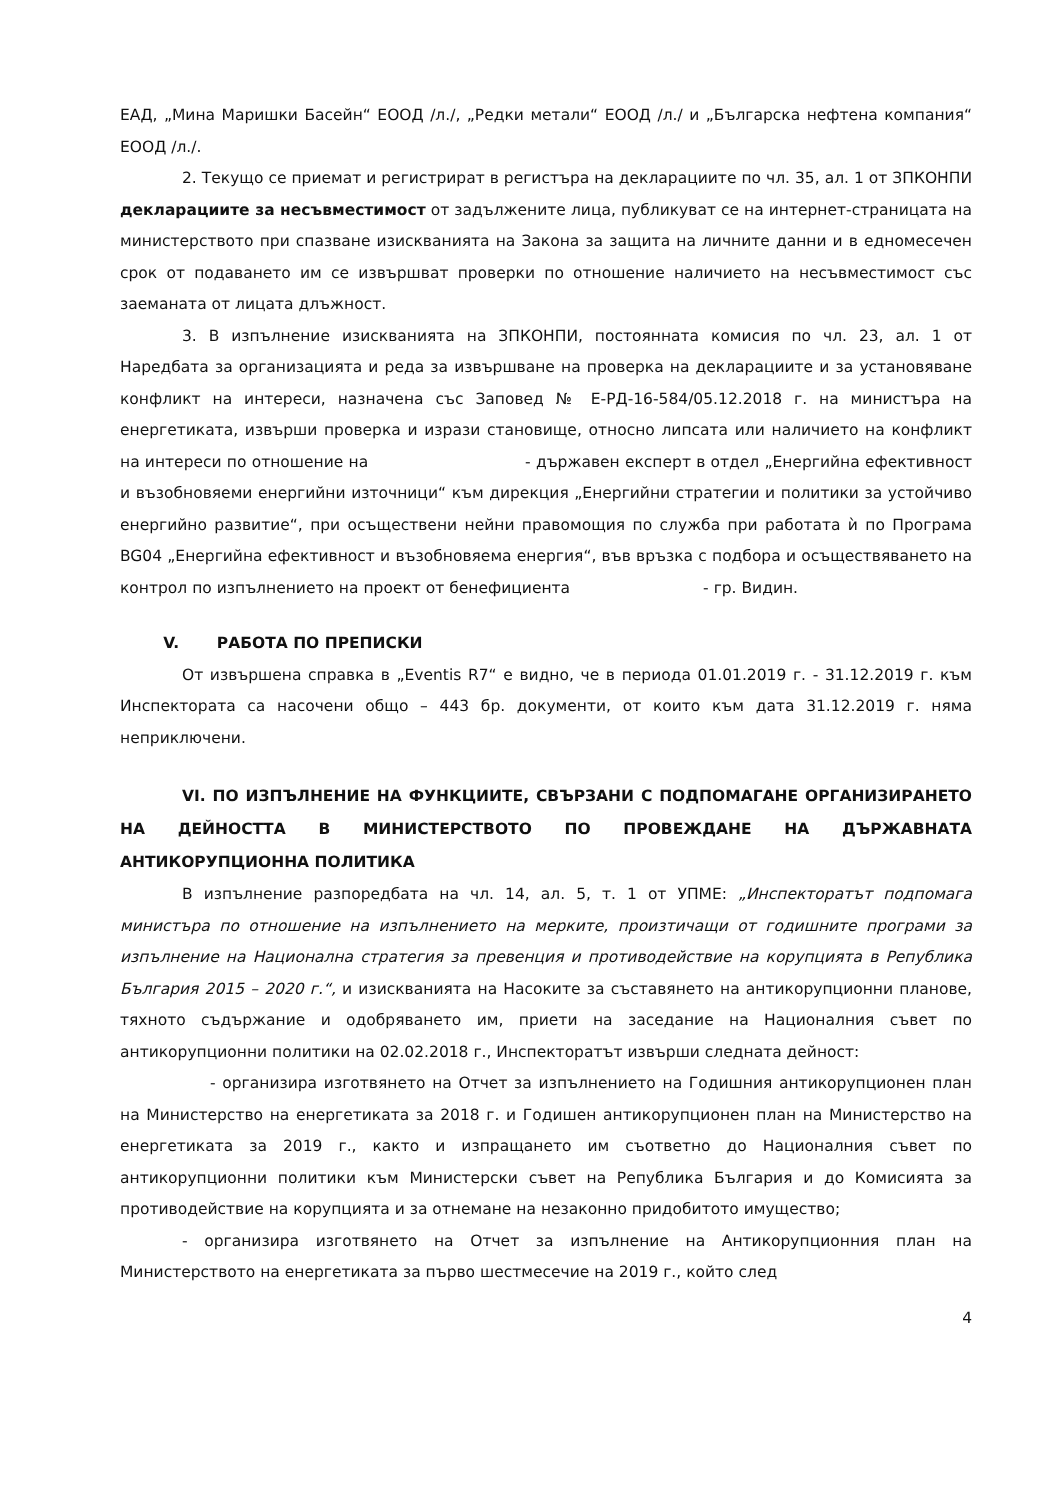ЕАД, „Мина Маришки Басейн“ ЕООД /л./, „Редки метали“ ЕООД /л./ и „Българска нефтена компания“ ЕООД /л./.
2. Текущо се приемат и регистрират в регистъра на декларациите по чл. 35, ал. 1 от ЗПКОНПИ декларациите за несъвместимост от задължените лица, публикуват се на интернет-страницата на министерството при спазване изискванията на Закона за защита на личните данни и в едномесечен срок от подаването им се извършват проверки по отношение наличието на несъвместимост със заеманата от лицата длъжност.
3. В изпълнение изискванията на ЗПКОНПИ, постоянната комисия по чл. 23, ал. 1 от Наредбата за организацията и реда за извършване на проверка на декларациите и за установяване конфликт на интереси, назначена със Заповед № Е-РД-16-584/05.12.2018 г. на министъра на енергетиката, извърши проверка и изрази становище, относно липсата или наличието на конфликт на интереси по отношение на - държавен експерт в отдел „Енергийна ефективност и възобновяеми енергийни източници“ към дирекция „Енергийни стратегии и политики за устойчиво енергийно развитие“, при осъществени нейни правомощия по служба при работата ѝ по Програма BG04 „Енергийна ефективност и възобновяема енергия“, във връзка с подбора и осъществяването на контрол по изпълнението на проект от бенефициента - гр. Видин.
V. РАБОТА ПО ПРЕПИСКИ
От извършена справка в „Eventis R7“ е видно, че в периода 01.01.2019 г. - 31.12.2019 г. към Инспектората са насочени общо – 443 бр. документи, от които към дата 31.12.2019 г. няма неприключени.
VI. ПО ИЗПЪЛНЕНИЕ НА ФУНКЦИИТЕ, СВЪРЗАНИ С ПОДПОМАГАНЕ ОРГАНИЗИРАНЕТО НА ДЕЙНОСТТА В МИНИСТЕРСТВОТО ПО ПРОВЕЖДАНЕ НА ДЪРЖАВНАТА АНТИКОРУПЦИОННА ПОЛИТИКА
В изпълнение разпоредбата на чл. 14, ал. 5, т. 1 от УПМЕ: „Инспекторатът подпомага министъра по отношение на изпълнението на мерките, произтичащи от годишните програми за изпълнение на Национална стратегия за превенция и противодействие на корупцията в Република България 2015 – 2020 г.“, и изискванията на Насоките за съставянето на антикорупционни планове, тяхното съдържание и одобряването им, приети на заседание на Националния съвет по антикорупционни политики на 02.02.2018 г., Инспекторатът извърши следната дейност:
- организира изготвянето на Отчет за изпълнението на Годишния антикорупционен план на Министерство на енергетиката за 2018 г. и Годишен антикорупционен план на Министерство на енергетиката за 2019 г., както и изпращането им съответно до Националния съвет по антикорупционни политики към Министерски съвет на Република България и до Комисията за противодействие на корупцията и за отнемане на незаконно придобитото имущество;
- организира изготвянето на Отчет за изпълнение на Антикорупционния план на Министерството на енергетиката за първо шестмесечие на 2019 г., който след
4